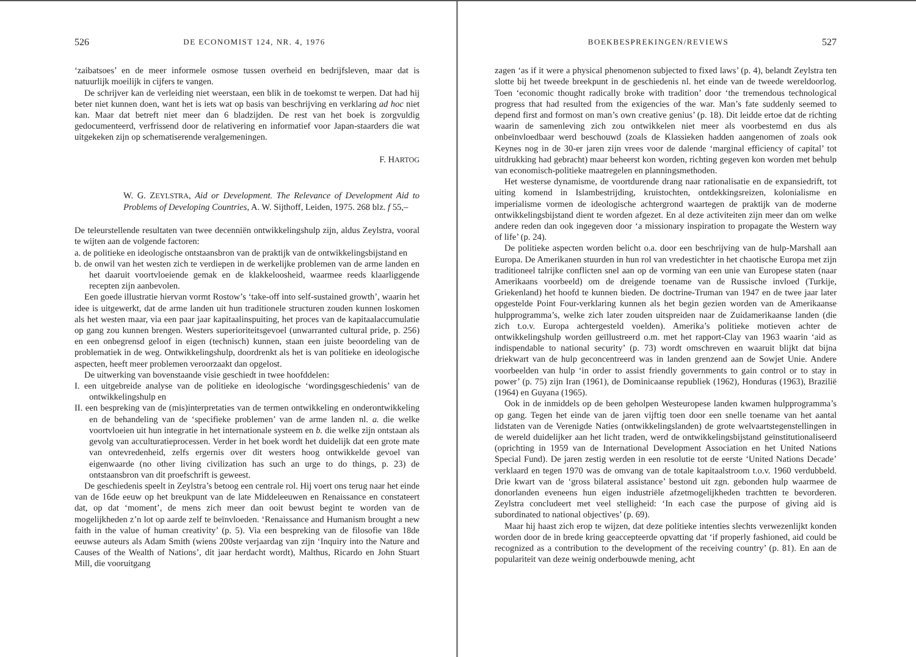526 DE ECONOMIST 124, NR. 4, 1976
‘zaibatsoes’ en de meer informele osmose tussen overheid en bedrijfsleven, maar dat is natuurlijk moeilijk in cijfers te vangen.
De schrijver kan de verleiding niet weerstaan, een blik in de toekomst te werpen. Dat had hij beter niet kunnen doen, want het is iets wat op basis van beschrijving en verklaring ad hoc niet kan. Maar dat betreft niet meer dan 6 bladzijden. De rest van het boek is zorgvuldig gedocumenteerd, verfrissend door de relativering en informatief voor Japan-staarders die wat uitgekeken zijn op schematiserende veralgemeningen.
F. HARTOG
W. G. ZEYLSTRA, Aid or Development. The Relevance of Development Aid to Problems of Developing Countries, A. W. Sijthoff, Leiden, 1975. 268 blz. f 55,–
De teleurstellende resultaten van twee decenniën ontwikkelingshulp zijn, aldus Zeylstra, vooral te wijten aan de volgende factoren:
a. de politieke en ideologische ontstaansbron van de praktijk van de ontwikkelingsbijstand en
b. de onwil van het westen zich te verdiepen in de werkelijke problemen van de arme landen en het daaruit voortvloeiende gemak en de klakkeloosheid, waarmee reeds klaarliggende recepten zijn aanbevolen.
Een goede illustratie hiervan vormt Rostow’s ‘take-off into self-sustained growth’, waarin het idee is uitgewerkt, dat de arme landen uit hun traditionele structuren zouden kunnen loskomen als het westen maar, via een paar jaar kapitaalinspuiting, het proces van de kapitaalaccumulatie op gang zou kunnen brengen. Westers superioriteitsgevoel (unwarranted cultural pride, p. 256) en een onbegrensd geloof in eigen (technisch) kunnen, staan een juiste beoordeling van de problematiek in de weg. Ontwikkelingshulp, doordrenkt als het is van politieke en ideologische aspecten, heeft meer problemen veroorzaakt dan opgelost.
De uitwerking van bovenstaande visie geschiedt in twee hoofddelen:
I. een uitgebreide analyse van de politieke en ideologische ‘wordingsgeschiedenis’ van de ontwikkelingshulp en
II. een bespreking van de (mis)interpretaties van de termen ontwikkeling en onderontwikkeling en de behandeling van de ‘specifieke problemen’ van de arme landen nl. a. die welke voortvloeien uit hun integratie in het internationale systeem en b. die welke zijn ontstaan als gevolg van acculturatieprocessen. Verder in het boek wordt het duidelijk dat een grote mate van ontevredenheid, zelfs ergernis over dit westers hoog ontwikkelde gevoel van eigenwaarde (no other living civilization has such an urge to do things, p. 23) de ontstaansbron van dit proefschrift is geweest.
De geschiedenis speelt in Zeylstra’s betoog een centrale rol. Hij voert ons terug naar het einde van de 16de eeuw op het breukpunt van de late Middeleeuwen en Renaissance en constateert dat, op dat ‘moment’, de mens zich meer dan ooit bewust begint te worden van de mogelijkheden z’n lot op aarde zelf te beïnvloeden. ‘Renaissance and Humanism brought a new faith in the value of human creativity’ (p. 5). Via een bespreking van de filosofie van 18de eeuwse auteurs als Adam Smith (wiens 200ste verjaardag van zijn ‘Inquiry into the Nature and Causes of the Wealth of Nations’, dit jaar herdacht wordt), Malthus, Ricardo en John Stuart Mill, die vooruitgang
BOEKBESPREKINGEN/REVIEWS 527
zagen ‘as if it were a physical phenomenon subjected to fixed laws’ (p. 4), belandt Zeylstra ten slotte bij het tweede breekpunt in de geschiedenis nl. het einde van de tweede wereldoorlog. Toen ‘economic thought radically broke with tradition’ door ‘the tremendous technological progress that had resulted from the exigencies of the war. Man’s fate suddenly seemed to depend first and formost on man’s own creative genius’ (p. 18). Dit leidde ertoe dat de richting waarin de samenleving zich zou ontwikkelen niet meer als voorbestemd en dus als onbeïnvloedbaar werd beschouwd (zoals de Klassieken hadden aangenomen of zoals ook Keynes nog in de 30-er jaren zijn vrees voor de dalende ‘marginal efficiency of capital’ tot uitdrukking had gebracht) maar beheerst kon worden, richting gegeven kon worden met behulp van economisch-politieke maatregelen en planningsmethoden.
Het westerse dynamisme, de voortdurende drang naar rationalisatie en de expansiedrift, tot uiting komend in Islambestrijding, kruistochten, ontdekkingsreizen, kolonialisme en imperialisme vormen de ideologische achtergrond waartegen de praktijk van de moderne ontwikkelingsbijstand dient te worden afgezet. En al deze activiteiten zijn meer dan om welke andere reden dan ook ingegeven door ‘a missionary inspiration to propagate the Western way of life’ (p. 24).
De politieke aspecten worden belicht o.a. door een beschrijving van de hulp-Marshall aan Europa. De Amerikanen stuurden in hun rol van vredestichter in het chaotische Europa met zijn traditioneel talrijke conflicten snel aan op de vorming van een unie van Europese staten (naar Amerikaans voorbeeld) om de dreigende toename van de Russische invloed (Turkije, Griekenland) het hoofd te kunnen bieden. De doctrine-Truman van 1947 en de twee jaar later opgestelde Point Four-verklaring kunnen als het begin gezien worden van de Amerikaanse hulpprogramma’s, welke zich later zouden uitspreiden naar de Zuidamerikaanse landen (die zich t.o.v. Europa achtergesteld voelden). Amerika’s politieke motieven achter de ontwikkelingshulp worden geïllustreerd o.m. met het rapport-Clay van 1963 waarin ‘aid as indispendable to national security’ (p. 73) wordt omschreven en waaruit blijkt dat bijna driekwart van de hulp geconcentreerd was in landen grenzend aan de Sowjet Unie. Andere voorbeelden van hulp ‘in order to assist friendly governments to gain control or to stay in power’ (p. 75) zijn Iran (1961), de Dominicaanse republiek (1962), Honduras (1963), Brazilië (1964) en Guyana (1965).
Ook in de inmiddels op de been geholpen Westeuropese landen kwamen hulpprogramma’s op gang. Tegen het einde van de jaren vijftig toen door een snelle toename van het aantal lidstaten van de Verenigde Naties (ontwikkelingslanden) de grote welvaartstegenstellingen in de wereld duidelijker aan het licht traden, werd de ontwikkelingsbijstand geïnstitutionaliseerd (oprichting in 1959 van de International Development Association en het United Nations Special Fund). De jaren zestig werden in een resolutie tot de eerste ‘United Nations Decade’ verklaard en tegen 1970 was de omvang van de totale kapitaalstroom t.o.v. 1960 verdubbeld. Drie kwart van de ‘gross bilateral assistance’ bestond uit zgn. gebonden hulp waarmee de donorlanden eveneens hun eigen industriële afzetmogelijkheden trachtten te bevorderen. Zeylstra concludeert met veel stelligheid: ‘In each case the purpose of giving aid is subordinated to national objectives’ (p. 69).
Maar hij haast zich erop te wijzen, dat deze politieke intenties slechts verwezenlijkt konden worden door de in brede kring geaccepteerde opvatting dat ‘if properly fashioned, aid could be recognized as a contribution to the development of the receiving country’ (p. 81). En aan de populariteit van deze weinig onderbouwde mening, acht